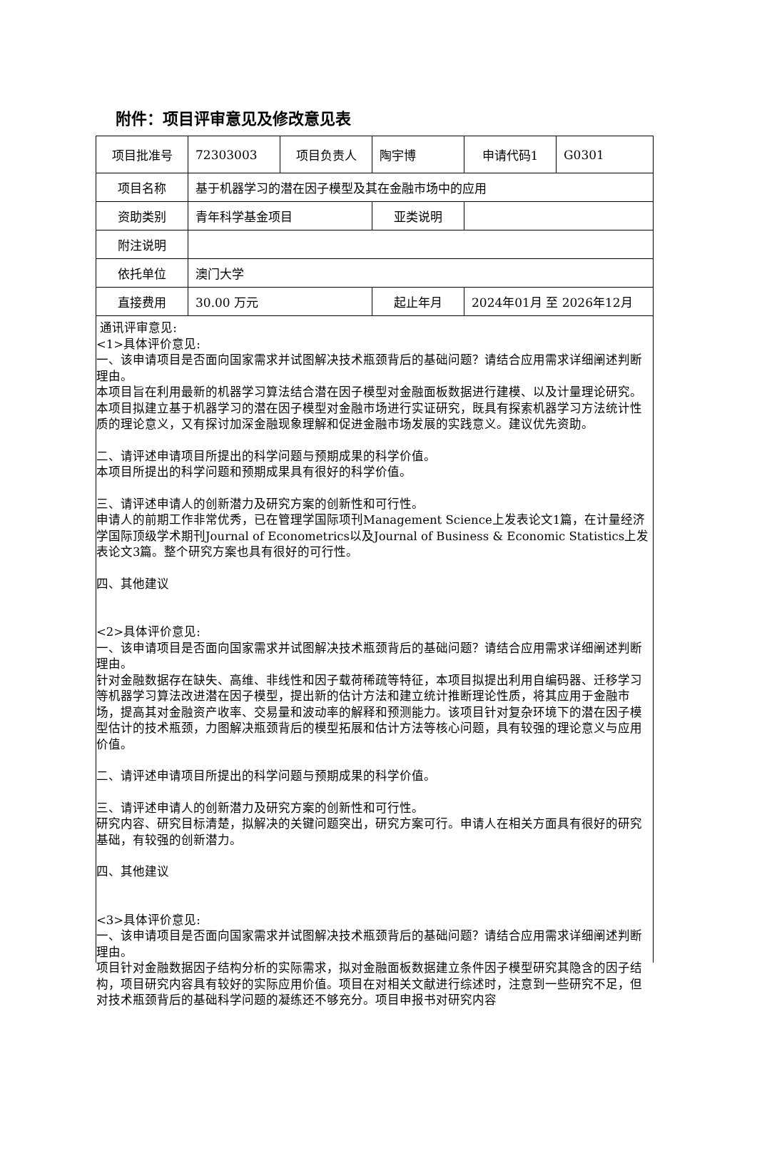附件：项目评审意见及修改意见表
| 项目批准号 | 72303003 | 项目负责人 | 陶宇博 | 申请代码1 | G0301 |
| 项目名称 | 基于机器学习的潜在因子模型及其在金融市场中的应用 | | | | |
| 资助类别 | 青年科学基金项目 | | 亚类说明 | | |
| 附注说明 | | | | | |
| 依托单位 | 澳门大学 | | | | |
| 直接费用 | 30.00 万元 | | 起止年月 | 2024年01月 至 2026年12月 | |
通讯评审意见:
<1>具体评价意见:
一、该申请项目是否面向国家需求并试图解决技术瓶颈背后的基础问题？请结合应用需求详细阐述判断理由。
本项目旨在利用最新的机器学习算法结合潜在因子模型对金融面板数据进行建模、以及计量理论研究。本项目拟建立基于机器学习的潜在因子模型对金融市场进行实证研究，既具有探索机器学习方法统计性质的理论意义，又有探讨加深金融现象理解和促进金融市场发展的实践意义。建议优先资助。
二、请评述申请项目所提出的科学问题与预期成果的科学价值。
本项目所提出的科学问题和预期成果具有很好的科学价值。
三、请评述申请人的创新潜力及研究方案的创新性和可行性。
申请人的前期工作非常优秀，已在管理学国际项刊Management Science上发表论文1篇，在计量经济学国际顶级学术期刊Journal of Econometrics以及Journal of Business & Economic Statistics上发表论文3篇。整个研究方案也具有很好的可行性。
四、其他建议
<2>具体评价意见:
一、该申请项目是否面向国家需求并试图解决技术瓶颈背后的基础问题？请结合应用需求详细阐述判断理由。
针对金融数据存在缺失、高维、非线性和因子载荷稀疏等特征，本项目拟提出利用自编码器、迁移学习等机器学习算法改进潜在因子模型，提出新的估计方法和建立统计推断理论性质，将其应用于金融市场，提高其对金融资产收率、交易量和波动率的解释和预测能力。该项目针对复杂环境下的潜在因子模型估计的技术瓶颈，力图解决瓶颈背后的模型拓展和估计方法等核心问题，具有较强的理论意义与应用价值。
二、请评述申请项目所提出的科学问题与预期成果的科学价值。
三、请评述申请人的创新潜力及研究方案的创新性和可行性。
研究内容、研究目标清楚，拟解决的关键问题突出，研究方案可行。申请人在相关方面具有很好的研究基础，有较强的创新潜力。
四、其他建议
<3>具体评价意见:
一、该申请项目是否面向国家需求并试图解决技术瓶颈背后的基础问题？请结合应用需求详细阐述判断理由。
项目针对金融数据因子结构分析的实际需求，拟对金融面板数据建立条件因子模型研究其隐含的因子结构，项目研究内容具有较好的实际应用价值。项目在对相关文献进行综述时，注意到一些研究不足，但对技术瓶颈背后的基础科学问题的凝练还不够充分。项目申报书对研究内容